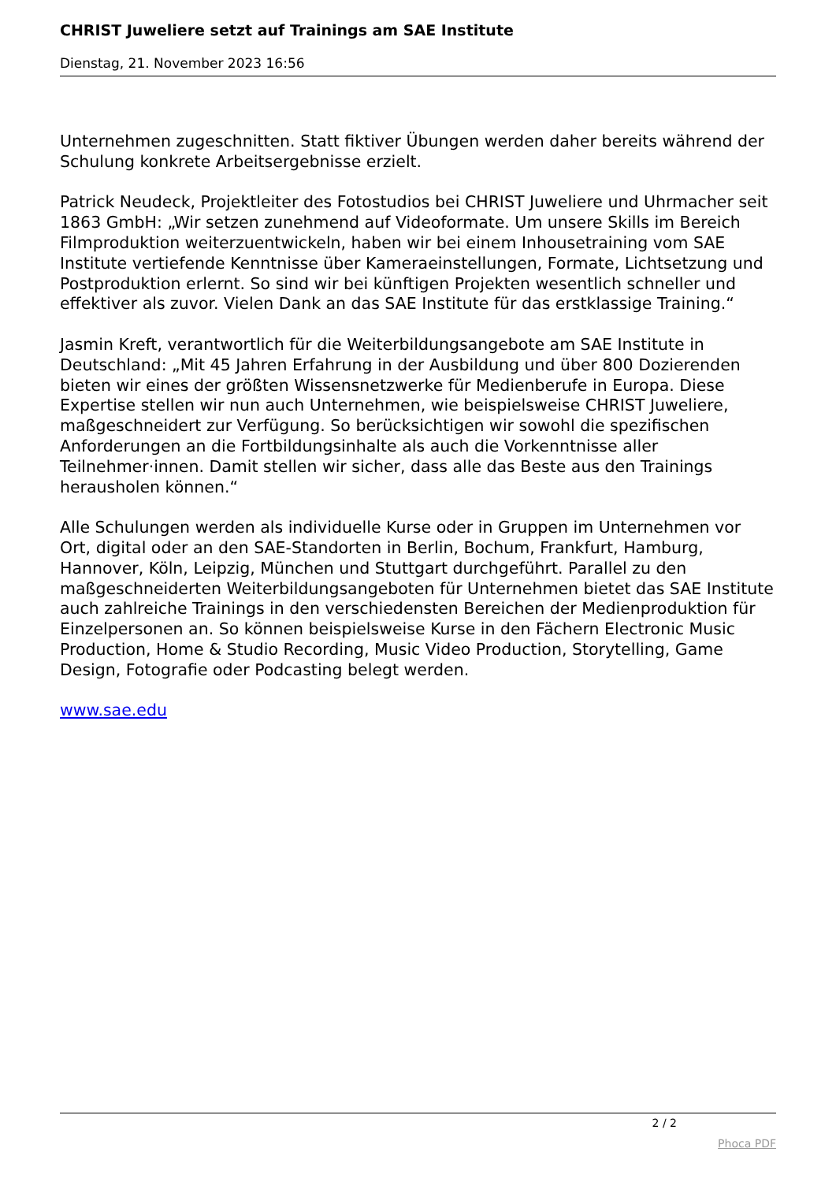CHRIST Juweliere setzt auf Trainings am SAE Institute
Dienstag, 21. November 2023 16:56
Unternehmen zugeschnitten. Statt fiktiver Übungen werden daher bereits während der Schulung konkrete Arbeitsergebnisse erzielt.
Patrick Neudeck, Projektleiter des Fotostudios bei CHRIST Juweliere und Uhrmacher seit 1863 GmbH: „Wir setzen zunehmend auf Videoformate. Um unsere Skills im Bereich Filmproduktion weiterzuentwickeln, haben wir bei einem Inhousetraining vom SAE Institute vertiefende Kenntnisse über Kameraeinstellungen, Formate, Lichtsetzung und Postproduktion erlernt. So sind wir bei künftigen Projekten wesentlich schneller und effektiver als zuvor. Vielen Dank an das SAE Institute für das erstklassige Training.“
Jasmin Kreft, verantwortlich für die Weiterbildungsangebote am SAE Institute in Deutschland: „Mit 45 Jahren Erfahrung in der Ausbildung und über 800 Dozierenden bieten wir eines der größten Wissensnetzwerke für Medienberufe in Europa. Diese Expertise stellen wir nun auch Unternehmen, wie beispielsweise CHRIST Juweliere, maßgeschneidert zur Verfügung. So berücksichtigen wir sowohl die spezifischen Anforderungen an die Fortbildungsinhalte als auch die Vorkenntnisse aller Teilnehmer·innen. Damit stellen wir sicher, dass alle das Beste aus den Trainings herausholen können.“
Alle Schulungen werden als individuelle Kurse oder in Gruppen im Unternehmen vor Ort, digital oder an den SAE-Standorten in Berlin, Bochum, Frankfurt, Hamburg, Hannover, Köln, Leipzig, München und Stuttgart durchgeführt. Parallel zu den maßgeschneiderten Weiterbildungsangeboten für Unternehmen bietet das SAE Institute auch zahlreiche Trainings in den verschiedensten Bereichen der Medienproduktion für Einzelpersonen an. So können beispielsweise Kurse in den Fächern Electronic Music Production, Home & Studio Recording, Music Video Production, Storytelling, Game Design, Fotografie oder Podcasting belegt werden.
www.sae.edu
2 / 2
Phoca PDF